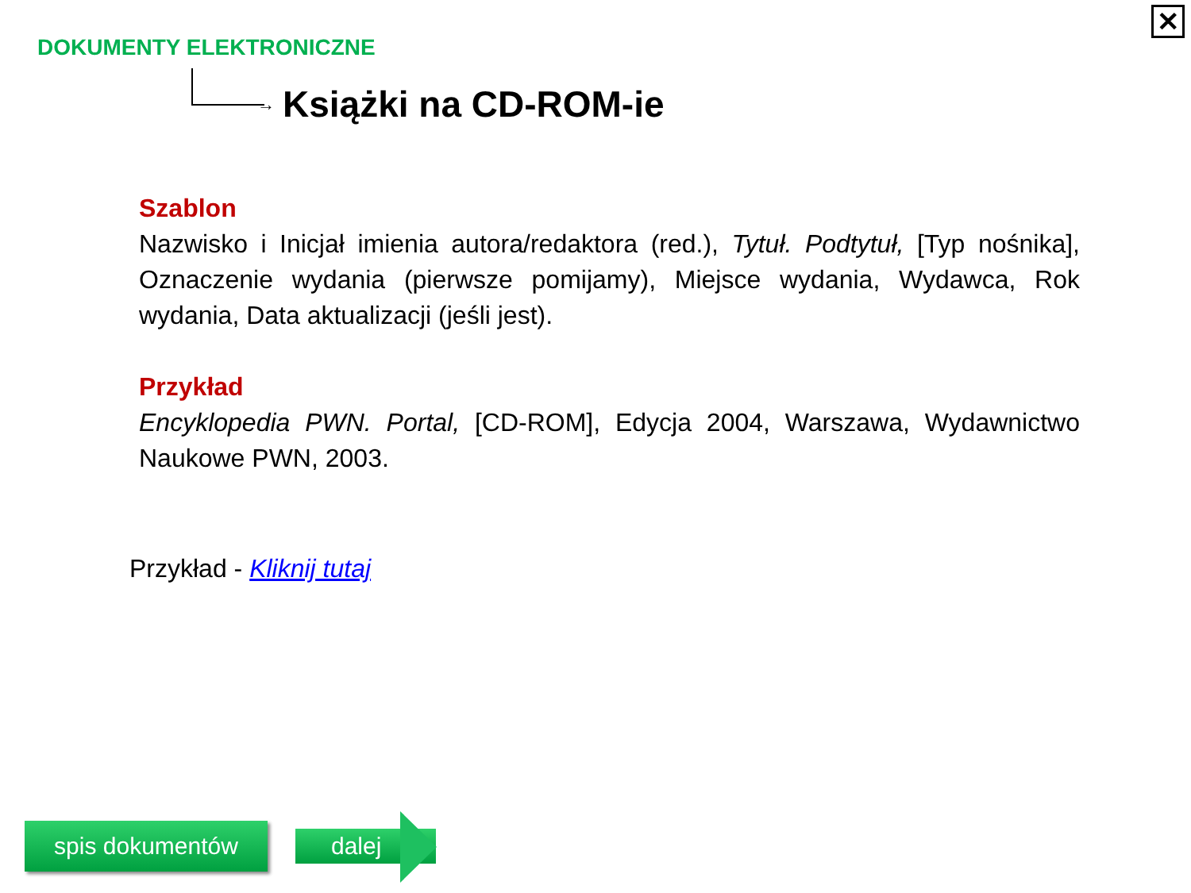✕
DOKUMENTY ELEKTRONICZNE
→ Książki na CD-ROM-ie
Szablon
Nazwisko i Inicjał imienia autora/redaktora (red.), Tytuł. Podtytuł, [Typ nośnika], Oznaczenie wydania (pierwsze pomijamy), Miejsce wydania, Wydawca, Rok wydania, Data aktualizacji (jeśli jest).
Przykład
Encyklopedia PWN. Portal, [CD-ROM], Edycja 2004, Warszawa, Wydawnictwo Naukowe PWN, 2003.
Przykład - Kliknij tutaj
spis dokumentów dalej